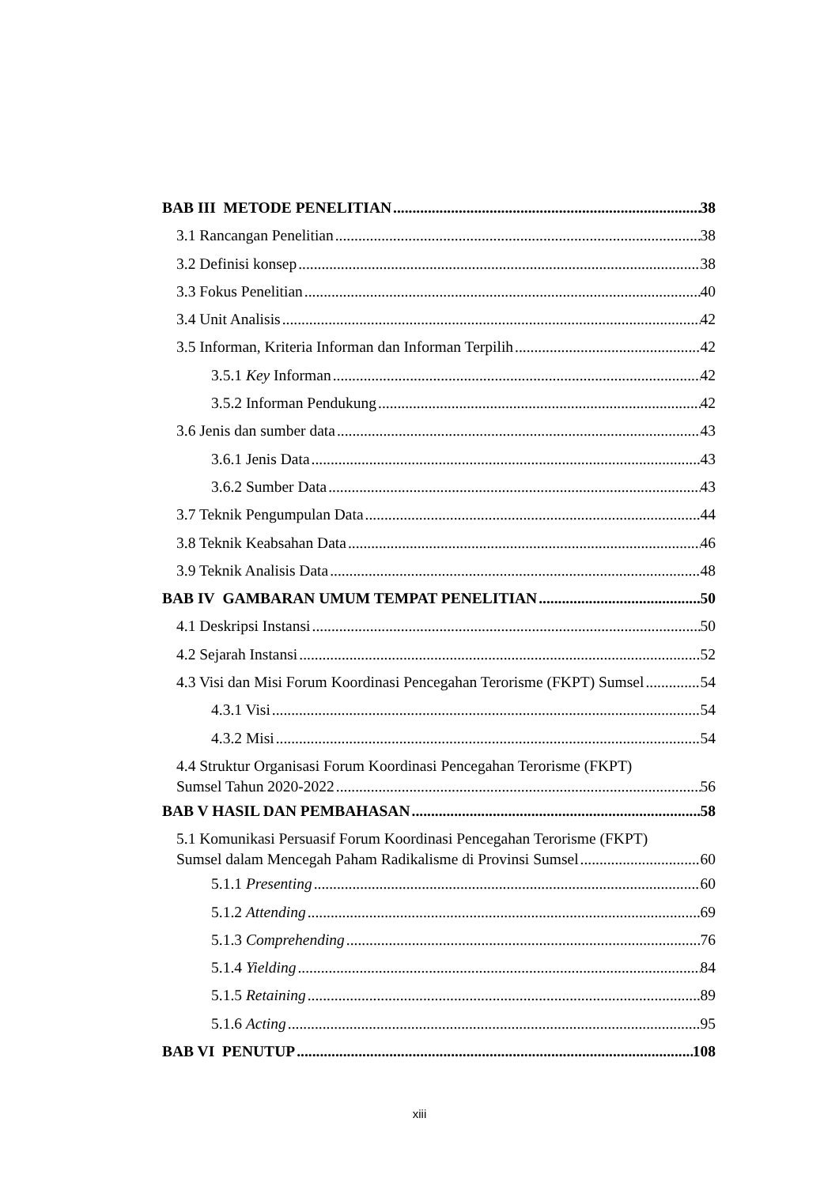BAB III METODE PENELITIAN 38
3.1 Rancangan Penelitian 38
3.2 Definisi konsep 38
3.3 Fokus Penelitian 40
3.4 Unit Analisis 42
3.5 Informan, Kriteria Informan dan Informan Terpilih 42
3.5.1 Key Informan 42
3.5.2 Informan Pendukung 42
3.6 Jenis dan sumber data 43
3.6.1 Jenis Data 43
3.6.2 Sumber Data 43
3.7 Teknik Pengumpulan Data 44
3.8 Teknik Keabsahan Data 46
3.9 Teknik Analisis Data 48
BAB IV GAMBARAN UMUM TEMPAT PENELITIAN 50
4.1 Deskripsi Instansi 50
4.2 Sejarah Instansi 52
4.3 Visi dan Misi Forum Koordinasi Pencegahan Terorisme (FKPT) Sumsel 54
4.3.1 Visi 54
4.3.2 Misi 54
4.4 Struktur Organisasi Forum Koordinasi Pencegahan Terorisme (FKPT)
Sumsel Tahun 2020-2022 56
BAB V HASIL DAN PEMBAHASAN 58
5.1 Komunikasi Persuasif Forum Koordinasi Pencegahan Terorisme (FKPT)
Sumsel dalam Mencegah Paham Radikalisme di Provinsi Sumsel 60
5.1.1 Presenting 60
5.1.2 Attending 69
5.1.3 Comprehending 76
5.1.4 Yielding 84
5.1.5 Retaining 89
5.1.6 Acting 95
BAB VI PENUTUP 108
xiii